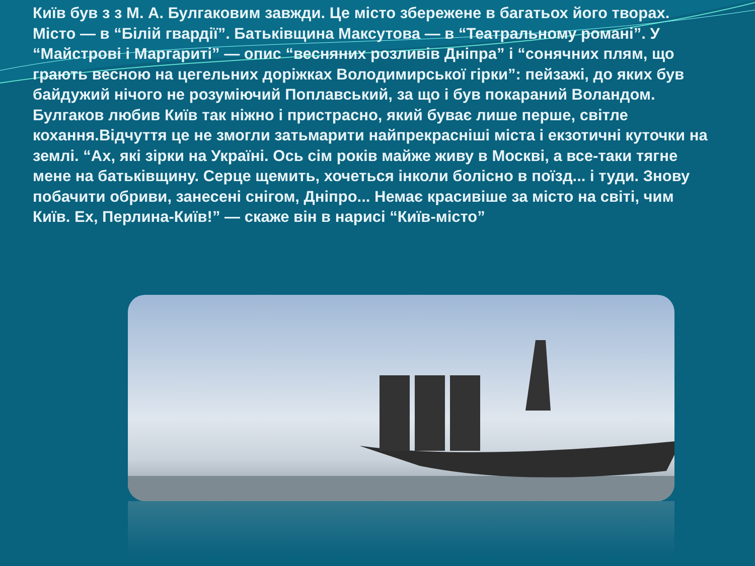Київ був з з М. А. Булгаковим завжди. Це місто збережене в багатьох його творах. Місто — в “Білій гвардії”. Батьківщина Максутова — в “Театральному романі”. У “Майстрові і Маргариті” — опис “весняних розливів Дніпра” і “сонячних плям, що грають весною на цегельних доріжках Володимирської гірки”: пейзажі, до яких був байдужий нічого не розуміючий Поплавський, за що і був покараний Воландом. Булгаков любив Київ так ніжно і пристрасно, який буває лише перше, світле кохання.Відчуття це не змогли затьмарити найпрекрасніші міста і екзотичні куточки на землі. “Ах, які зірки на Україні. Ось сім років майже живу в Москві, а все-таки тягне мене на батьківщину. Серце щемить, хочеться інколи болісно в поїзд... і туди. Знову побачити обриви, занесені снігом, Дніпро... Немає красивіше за місто на світі, чим Київ. Ех, Перлина-Київ!” — скаже він в нарисі “Київ-місто”